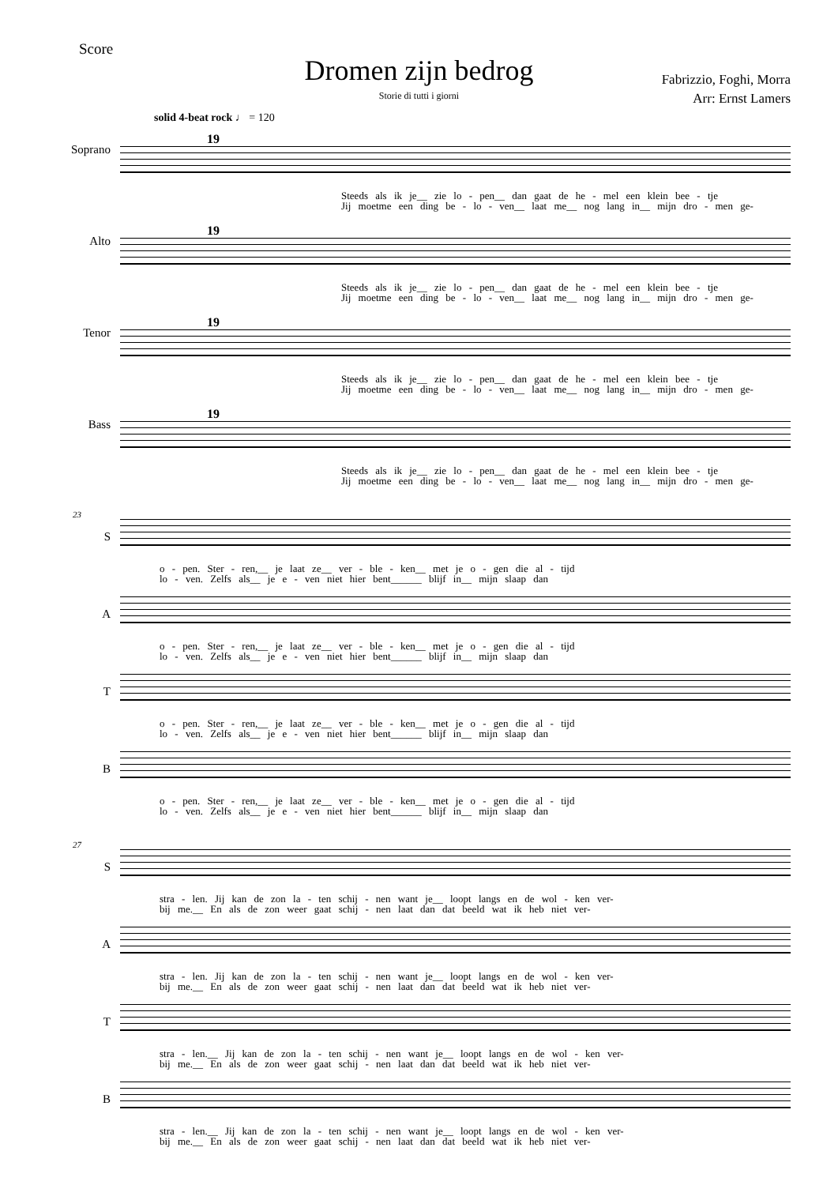Dromen zijn bedrog
Storie di tutti i giorni
Score
Fabrizzio, Foghi, Morra
Arr: Ernst Lamers
solid 4-beat rock ♩ = 120
Soprano
19
Steeds als ik je__ zie lo - pen__ dan gaat de he - mel een klein bee - tje
Jij moetme een ding be - lo - ven__ laat me__ nog lang in__ mijn dro - men ge-
Alto
19
Steeds als ik je__ zie lo - pen__ dan gaat de he - mel een klein bee - tje
Jij moetme een ding be - lo - ven__ laat me__ nog lang in__ mijn dro - men ge-
Tenor
19
Steeds als ik je__ zie lo - pen__ dan gaat de he - mel een klein bee - tje
Jij moetme een ding be - lo - ven__ laat me__ nog lang in__ mijn dro - men ge-
Bass
19
Steeds als ik je__ zie lo - pen__ dan gaat de he - mel een klein bee - tje
Jij moetme een ding be - lo - ven__ laat me__ nog lang in__ mijn dro - men ge-
23
S
o - pen. Ster - ren,__ je laat ze__ ver - ble - ken__ met je o - gen die al - tijd
lo - ven. Zelfs als__ je e - ven niet hier bent______ blijf in__ mijn slaap dan
A
o - pen. Ster - ren,__ je laat ze__ ver - ble - ken__ met je o - gen die al - tijd
lo - ven. Zelfs als__ je e - ven niet hier bent______ blijf in__ mijn slaap dan
T
o - pen. Ster - ren,__ je laat ze__ ver - ble - ken__ met je o - gen die al - tijd
lo - ven. Zelfs als__ je e - ven niet hier bent______ blijf in__ mijn slaap dan
B
o - pen. Ster - ren,__ je laat ze__ ver - ble - ken__ met je o - gen die al - tijd
lo - ven. Zelfs als__ je e - ven niet hier bent______ blijf in__ mijn slaap dan
27
S
stra - len. Jij kan de zon la - ten schij - nen want je__ loopt langs en de wol - ken ver-
bij me.__ En als de zon weer gaat schij - nen laat dan dat beeld wat ik heb niet ver-
A
stra - len. Jij kan de zon la - ten schij - nen want je__ loopt langs en de wol - ken ver-
bij me.__ En als de zon weer gaat schij - nen laat dan dat beeld wat ik heb niet ver-
T
stra - len.__ Jij kan de zon la - ten schij - nen want je__ loopt langs en de wol - ken ver-
bij me.__ En als de zon weer gaat schij - nen laat dan dat beeld wat ik heb niet ver-
B
stra - len.__ Jij kan de zon la - ten schij - nen want je__ loopt langs en de wol - ken ver-
bij me.__ En als de zon weer gaat schij - nen laat dan dat beeld wat ik heb niet ver-